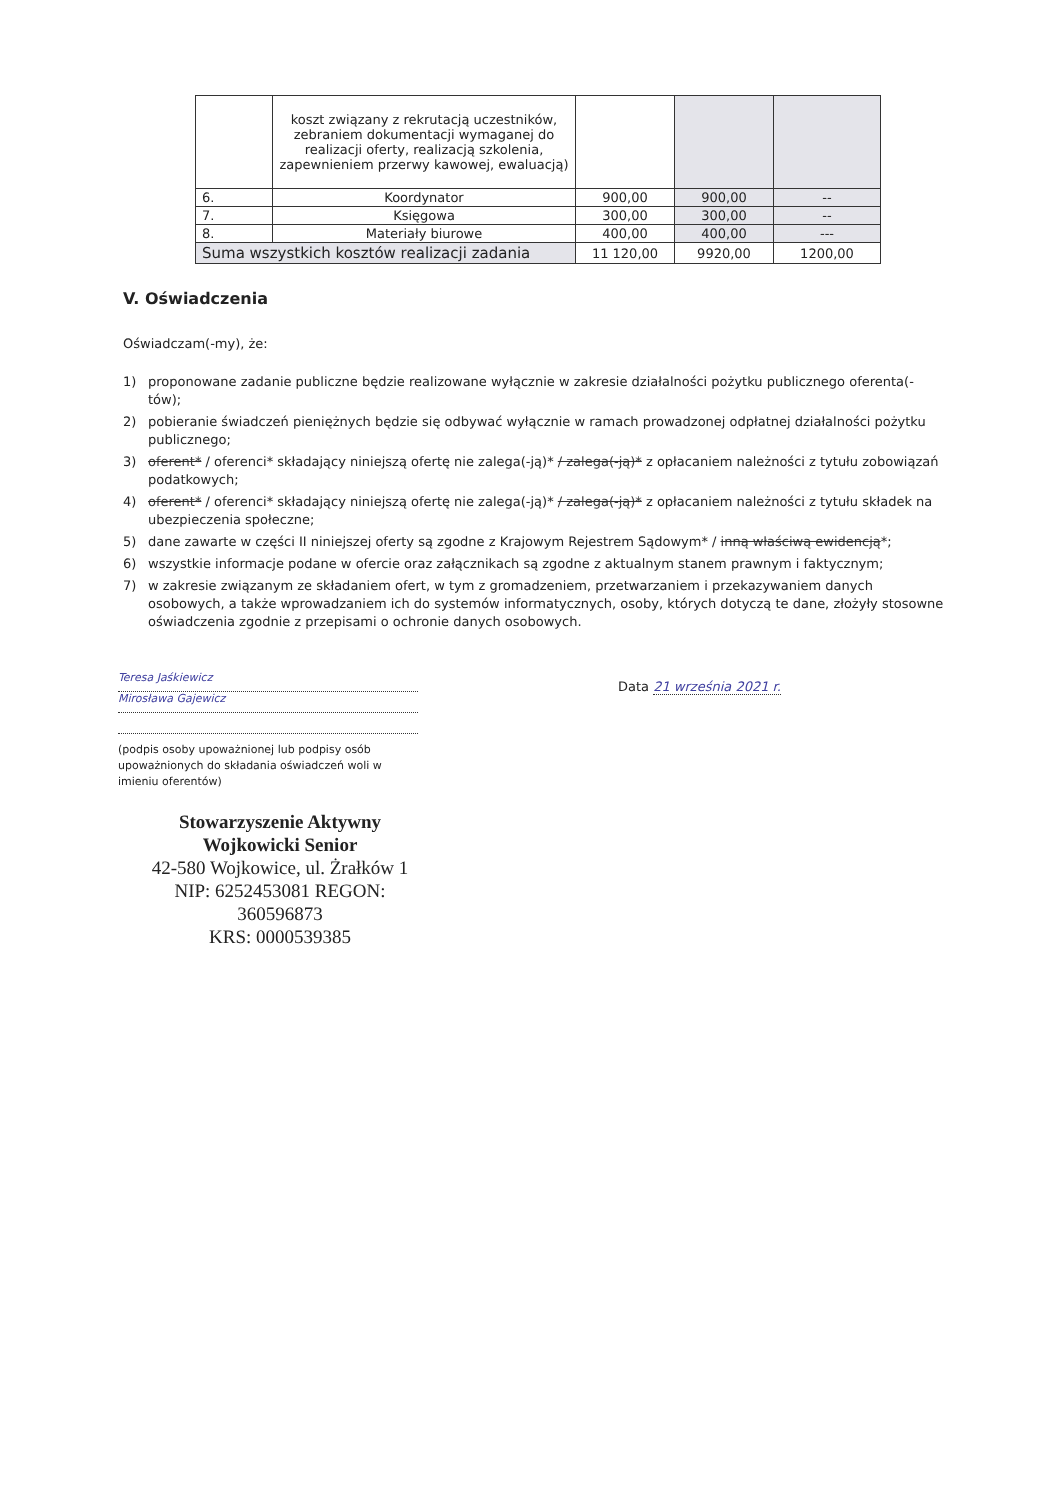| | koszt związany z rekrutacją uczestników, zebraniem dokumentacji wymaganej do realizacji oferty, realizacją szkolenia, zapewnieniem przerwy kawowej, ewaluacją) | | | |
| 6. | Koordynator | 900,00 | 900,00 | -- |
| 7. | Księgowa | 300,00 | 300,00 | -- |
| 8. | Materiały biurowe | 400,00 | 400,00 | --- |
| Suma wszystkich kosztów realizacji zadania | | 11 120,00 | 9920,00 | 1200,00 |
V. Oświadczenia
Oświadczam(-my), że:
1) proponowane zadanie publiczne będzie realizowane wyłącznie w zakresie działalności pożytku publicznego oferenta(-tów);
2) pobieranie świadczeń pieniężnych będzie się odbywać wyłącznie w ramach prowadzonej odpłatnej działalności pożytku publicznego;
3) oferent* / oferenci* składający niniejszą ofertę nie zalega(-ją)* / zalega(-ją)* z opłacaniem należności z tytułu zobowiązań podatkowych;
4) oferent* / oferenci* składający niniejszą ofertę nie zalega(-ją)* / zalega(-ją)* z opłacaniem należności z tytułu składek na ubezpieczenia społeczne;
5) dane zawarte w części II niniejszej oferty są zgodne z Krajowym Rejestrem Sądowym* / inną właściwą ewidencją*;
6) wszystkie informacje podane w ofercie oraz załącznikach są zgodne z aktualnym stanem prawnym i faktycznym;
7) w zakresie związanym ze składaniem ofert, w tym z gromadzeniem, przetwarzaniem i przekazywaniem danych osobowych, a także wprowadzaniem ich do systemów informatycznych, osoby, których dotyczą te dane, złożyły stosowne oświadczenia zgodnie z przepisami o ochronie danych osobowych.
Teresa Jaśkiewicz
Mirosława Gajewicz
(podpis osoby upoważnionej lub podpisy osób upoważnionych do składania oświadczeń woli w imieniu oferentów)
Data 21 września 2021 r.
Stowarzyszenie Aktywny
Wojkowicki Senior
42-580 Wojkowice, ul. Żrałków 1
NIP: 6252453081 REGON: 360596873
KRS: 0000539385